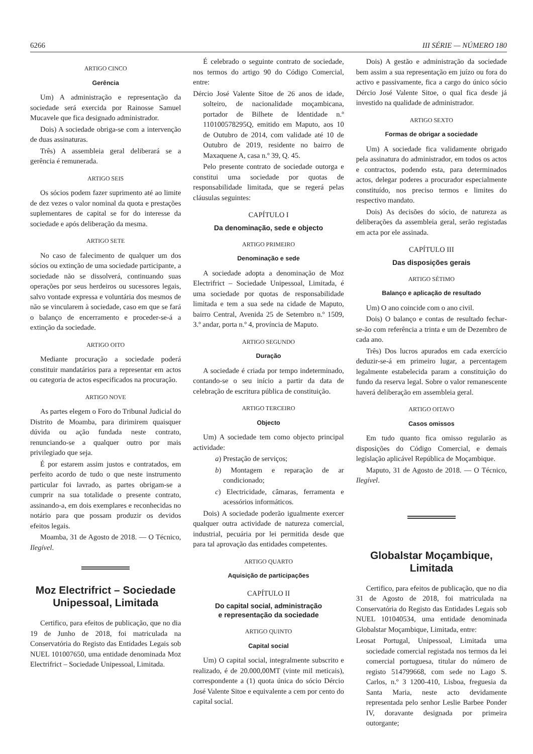6266 III SÉRIE — NÚMERO 180
ARTIGO CINCO
Gerência
Um) A administração e representação da sociedade será exercida por Rainosse Samuel Mucavele que fica designado administrador.
Dois) A sociedade obriga-se com a intervenção de duas assinaturas.
Três) A assembleia geral deliberará se a gerência é remunerada.
ARTIGO SEIS
Os sócios podem fazer suprimento até ao limite de dez vezes o valor nominal da quota e prestações suplementares de capital se for do interesse da sociedade e após deliberação da mesma.
ARTIGO SETE
No caso de falecimento de qualquer um dos sócios ou extinção de uma sociedade participante, a sociedade não se dissolverá, continuando suas operações por seus herdeiros ou sucessores legais, salvo vontade expressa e voluntária dos mesmos de não se vincularem à sociedade, caso em que se fará o balanço de encerramento e proceder-se-á a extinção da sociedade.
ARTIGO OITO
Mediante procuração a sociedade poderá constituir mandatários para a representar em actos ou categoria de actos especificados na procuração.
ARTIGO NOVE
As partes elegem o Foro do Tribunal Judicial do Distrito de Moamba, para dirimirem quaisquer dúvida ou ação fundada neste contrato, renunciando-se a qualquer outro por mais privilegiado que seja.
É por estarem assim justos e contratados, em perfeito acordo de tudo o que neste instrumento particular foi lavrado, as partes obrigam-se a cumprir na sua totalidade o presente contrato, assinando-a, em dois exemplares e reconhecidas no notário para que possam produzir os devidos efeitos legais.
Moamba, 31 de Agosto de 2018. — O Técnico, Ilegível.
Moz Electrifrict – Sociedade Unipessoal, Limitada
Certifico, para efeitos de publicação, que no dia 19 de Junho de 2018, foi matriculada na Conservatória do Registo das Entidades Legais sob NUEL 101007650, uma entidade denominada Moz Electrifrict – Sociedade Unipessoal, Limitada.
É celebrado o seguinte contrato de sociedade, nos termos do artigo 90 do Código Comercial, entre:
Dércio José Valente Sitoe de 26 anos de idade, solteiro, de nacionalidade moçambicana, portador de Bilhete de Identidade n.º 110100578295Q, emitido em Maputo, aos 10 de Outubro de 2014, com validade até 10 de Outubro de 2019, residente no bairro de Maxaquene A, casa n.º 39, Q. 45.
Pelo presente contrato de sociedade outorga e constitui uma sociedade por quotas de responsabilidade limitada, que se regerá pelas cláusulas seguintes:
CAPÍTULO I
Da denominação, sede e objecto
ARTIGO PRIMEIRO
Denominação e sede
A sociedade adopta a denominação de Moz Electrifrict – Sociedade Unipessoal, Limitada, é uma sociedade por quotas de responsabilidade limitada e tem a sua sede na cidade de Maputo, bairro Central, Avenida 25 de Setembro n.º 1509, 3.º andar, porta n.º 4, província de Maputo.
ARTIGO SEGUNDO
Duração
A sociedade é criada por tempo indeterminado, contando-se o seu início a partir da data de celebração de escritura pública de constituição.
ARTIGO TERCEIRO
Objecto
Um) A sociedade tem como objecto principal actividade:
a) Prestação de serviços;
b) Montagem e reparação de ar condicionado;
c) Electricidade, câmaras, ferramenta e acessórios informáticos.
Dois) A sociedade poderão igualmente exercer qualquer outra actividade de natureza comercial, industrial, pecuária por lei permitida desde que para tal aprovação das entidades competentes.
ARTIGO QUARTO
Aquisição de participações
CAPÍTULO II
Do capital social, administração
e representação da sociedade
ARTIGO QUINTO
Capital social
Um) O capital social, integralmente subscrito e realizado, é de 20.000,00MT (vinte mil meticais), correspondente a (1) quota única do sócio Dércio José Valente Sitoe e equivalente a cem por cento do capital social.
Dois) A gestão e administração da sociedade bem assim a sua representação em juízo ou fora do activo e passivamente, fica a cargo do único sócio Dércio José Valente Sitoe, o qual fica desde já investido na qualidade de administrador.
ARTIGO SEXTO
Formas de obrigar a sociedade
Um) A sociedade fica validamente obrigado pela assinatura do administrador, em todos os actos e contractos, podendo esta, para determinados actos, delegar poderes a procurador especialmente constituído, nos preciso termos e limites do respectivo mandato.
Dois) As decisões do sócio, de natureza as deliberações da assembleia geral, serão registadas em acta por ele assinada.
CAPÍTULO III
Das disposições gerais
ARTIGO SÉTIMO
Balanço e aplicação de resultado
Um) O ano coincide com o ano civil.
Dois) O balanço e contas de resultado fechar-se-ão com referência a trinta e um de Dezembro de cada ano.
Três) Dos lucros apurados em cada exercício deduzir-se-á em primeiro lugar, a percentagem legalmente estabelecida param a constituição do fundo da reserva legal. Sobre o valor remanescente haverá deliberação em assembleia geral.
ARTIGO OITAVO
Casos omissos
Em tudo quanto fica omisso regularão as disposições do Código Comercial, e demais legislação aplicável República de Moçambique.
Maputo, 31 de Agosto de 2018. — O Técnico, Ilegível.
Globalstar Moçambique, Limitada
Certifico, para efeitos de publicação, que no dia 31 de Agosto de 2018, foi matriculada na Conservatória do Registo das Entidades Legais sob NUEL 101040534, uma entidade denominada Globalstar Moçambique, Limitada, entre:
Leosat Portugal, Unipessoal, Limitada uma sociedade comercial registada nos termos da lei comercial portuguesa, titular do número de registo 514799668, com sede no Lago S. Carlos, n.º 3 1200-410, Lisboa, freguesia da Santa Maria, neste acto devidamente representada pelo senhor Leslie Barbee Ponder IV, doravante designada por primeira outorgante;